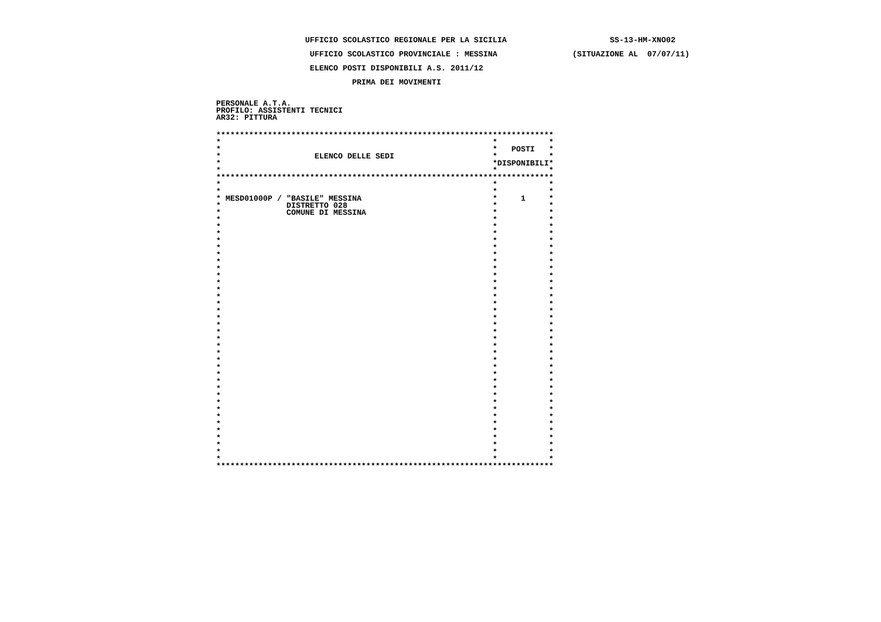UFFICIO SCOLASTICO REGIONALE PER LA SICILIA                      SS-13-HM-XNO02
                    UFFICIO SCOLASTICO PROVINCIALE : MESSINA                (SITUAZIONE AL  07/07/11)
                    ELENCO POSTI DISPONIBILI A.S. 2011/12
                             PRIMA DEI MOVIMENTI
PERSONALE A.T.A.
PROFILO: ASSISTENTI TECNICI
AR32: PITTURA
************************************************************************
*                                                          *           *
*                                                          *   POSTI   *
*                    ELENCO DELLE SEDI                     *           *
*                                                          *DISPONIBILI*
*                                                          *           *
************************************************************************
*                                                          *           *
*                                                          *           *
* MESD01000P / "BASILE" MESSINA                            *     1     *
*              DISTRETTO 028                               *           *
*              COMUNE DI MESSINA                           *           *
*                                                          *           *
*                                                          *           *
*                                                          *           *
*                                                          *           *
*                                                          *           *
*                                                          *           *
*                                                          *           *
*                                                          *           *
*                                                          *           *
*                                                          *           *
*                                                          *           *
*                                                          *           *
*                                                          *           *
*                                                          *           *
*                                                          *           *
*                                                          *           *
*                                                          *           *
*                                                          *           *
*                                                          *           *
*                                                          *           *
*                                                          *           *
*                                                          *           *
*                                                          *           *
*                                                          *           *
*                                                          *           *
*                                                          *           *
*                                                          *           *
*                                                          *           *
*                                                          *           *
*                                                          *           *
*                                                          *           *
*                                                          *           *
*                                                          *           *
*                                                          *           *
*                                                          *           *
************************************************************************